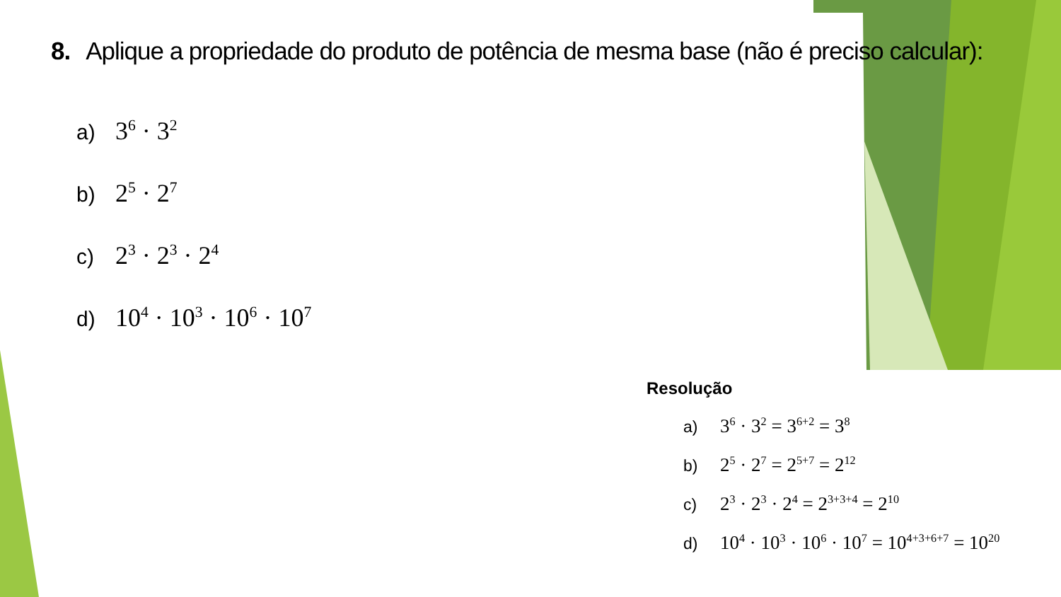8. Aplique a propriedade do produto de potência de mesma base (não é preciso calcular):
a) 3<sup>6</sup> · 3<sup>2</sup>
b) 2<sup>5</sup> · 2<sup>7</sup>
c) 2<sup>3</sup> · 2<sup>3</sup> · 2<sup>4</sup>
d) 10<sup>4</sup> · 10<sup>3</sup> · 10<sup>6</sup> · 10<sup>7</sup>
Resolução
a) 3<sup>6</sup> · 3<sup>2</sup> = 3<sup>6+2</sup> = 3<sup>8</sup>
b) 2<sup>5</sup> · 2<sup>7</sup> = 2<sup>5+7</sup> = 2<sup>12</sup>
c) 2<sup>3</sup> · 2<sup>3</sup> · 2<sup>4</sup> = 2<sup>3+3+4</sup> = 2<sup>10</sup>
d) 10<sup>4</sup> · 10<sup>3</sup> · 10<sup>6</sup> · 10<sup>7</sup> = 10<sup>4+3+6+7</sup> = 10<sup>20</sup>